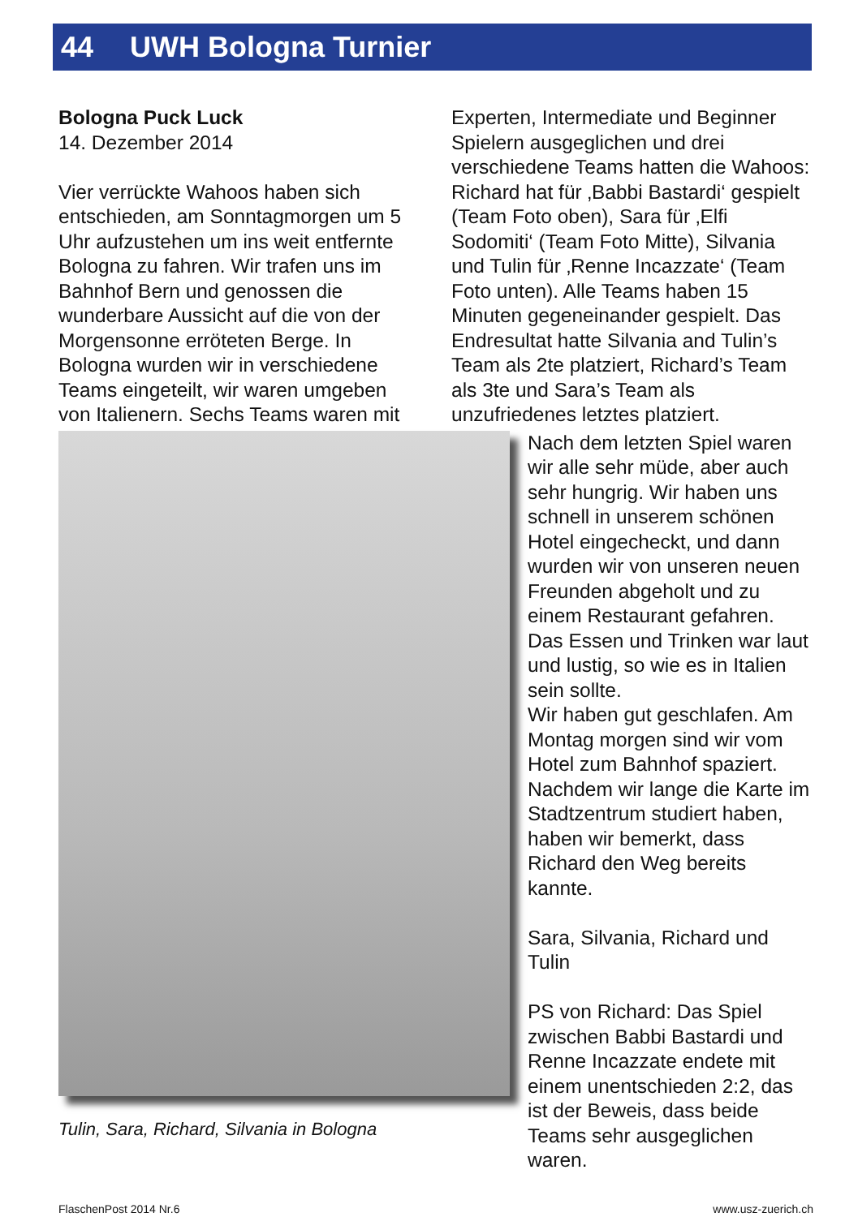44 UWH Bologna Turnier
Bologna Puck Luck
14. Dezember 2014
Vier verrückte Wahoos haben sich entschieden, am Sonntagmorgen um 5 Uhr aufzustehen um ins weit entfernte Bologna zu fahren. Wir trafen uns im Bahnhof Bern und genossen die wunderbare Aussicht auf die von der Morgensonne erröteten Berge. In Bologna wurden wir in verschiedene Teams eingeteilt, wir waren umgeben von Italienern. Sechs Teams waren mit
Experten, Intermediate und Beginner Spielern ausgeglichen und drei verschiedene Teams hatten die Wahoos: Richard hat für ‚Babbi Bastardi‘ gespielt (Team Foto oben), Sara für ‚Elfi Sodomiti‘ (Team Foto Mitte), Silvania und Tulin für ‚Renne Incazzate‘ (Team Foto unten). Alle Teams haben 15 Minuten gegeneinander gespielt. Das Endresultat hatte Silvania and Tulin’s Team als 2te platziert, Richard’s Team als 3te und Sara’s Team als unzufriedenes letztes platziert.
Tulin, Sara, Richard, Silvania in Bologna
Nach dem letzten Spiel waren wir alle sehr müde, aber auch sehr hungrig. Wir haben uns schnell in unserem schönen Hotel eingecheckt, und dann wurden wir von unseren neuen Freunden abgeholt und zu einem Restaurant gefahren. Das Essen und Trinken war laut und lustig, so wie es in Italien sein sollte.
Wir haben gut geschlafen. Am Montag morgen sind wir vom Hotel zum Bahnhof spaziert. Nachdem wir lange die Karte im Stadtzentrum studiert haben, haben wir bemerkt, dass Richard den Weg bereits kannte.
Sara, Silvania, Richard und Tulin
PS von Richard: Das Spiel zwischen Babbi Bastardi und Renne Incazzate endete mit einem unentschieden 2:2, das ist der Beweis, dass beide Teams sehr ausgeglichen waren.
FlaschenPost 2014 Nr.6 www.usz-zuerich.ch